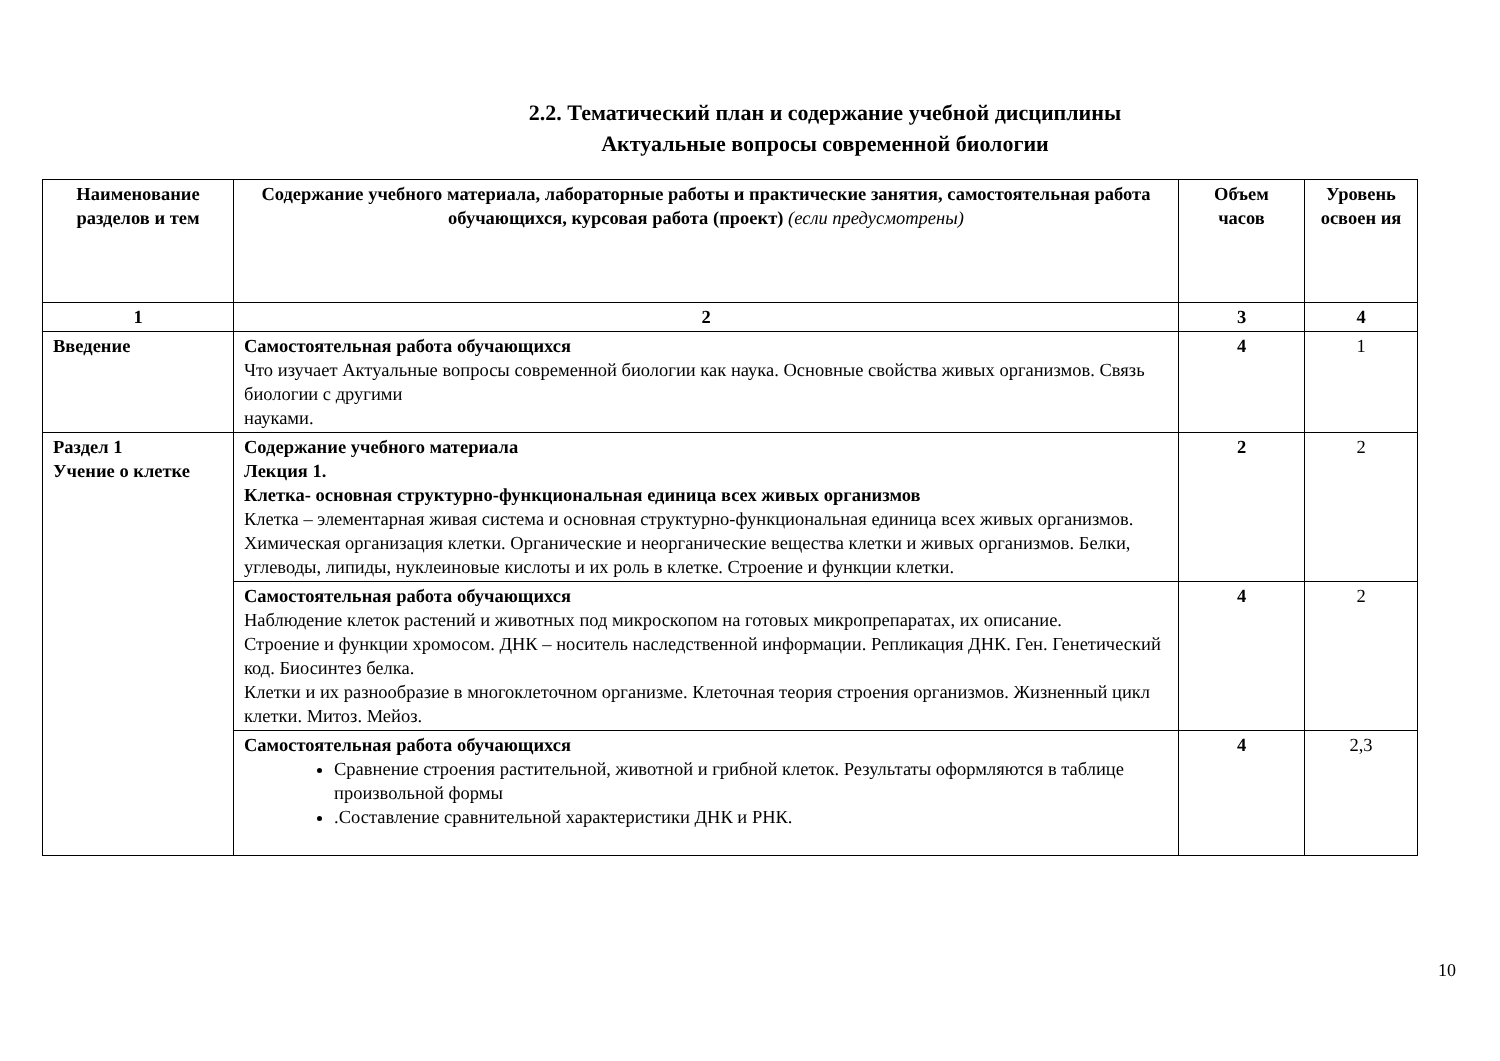2.2. Тематический план и содержание учебной дисциплины
Актуальные вопросы современной биологии
| Наименование разделов и тем | Содержание учебного материала, лабораторные работы и практические занятия, самостоятельная работа обучающихся, курсовая работа (проект) (если предусмотрены) | Объем часов | Уровень освоен ия |
| --- | --- | --- | --- |
| 1 | 2 | 3 | 4 |
| Введение | Самостоятельная работа обучающихся Что изучает Актуальные вопросы современной биологии как наука. Основные свойства живых организмов. Связь биологии с другими науками. | 4 | 1 |
| Раздел 1 Учение о клетке | Содержание учебного материала Лекция 1. Клетка- основная структурно-функциональная единица всех живых организмов Клетка – элементарная живая система и основная структурно-функциональная единица всех живых организмов. Химическая организация клетки. Органические и неорганические вещества клетки и живых организмов. Белки, углеводы, липиды, нуклеиновые кислоты и их роль в клетке. Строение и функции клетки. | 2 | 2 |
| | Самостоятельная работа обучающихся Наблюдение клеток растений и животных под микроскопом на готовых микропрепаратах, их описание. Строение и функции хромосом. ДНК – носитель наследственной информации. Репликация ДНК. Ген. Генетический код. Биосинтез белка. Клетки и их разнообразие в многоклеточном организме. Клеточная теория строения организмов. Жизненный цикл клетки. Митоз. Мейоз. | 4 | 2 |
| | Самостоятельная работа обучающихся Сравнение строения растительной, животной и грибной клеток. Результаты оформляются в таблице произвольной формы .Составление сравнительной характеристики ДНК и РНК. | 4 | 2,3 |
10